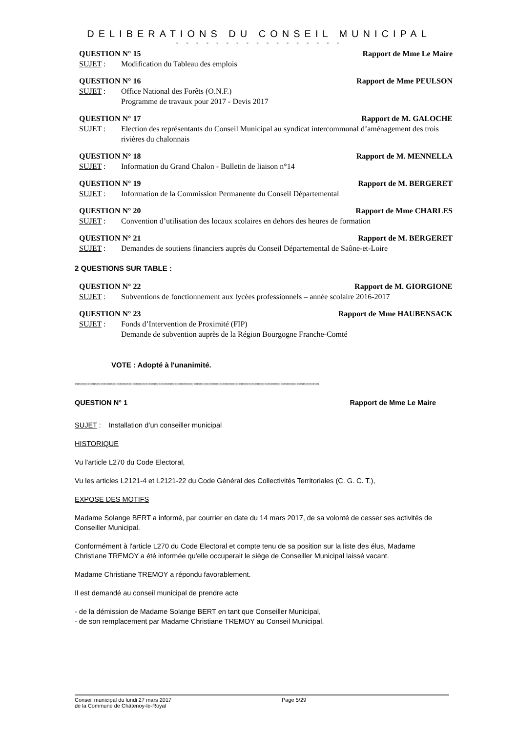DELIBERATIONS DU CONSEIL MUNICIPAL
- - - - - - - - - - - - - - - - -
QUESTION N° 15 Rapport de Mme Le Maire
SUJET : Modification du Tableau des emplois
QUESTION N° 16 Rapport de Mme PEULSON
SUJET : Office National des Forêts (O.N.F.)
Programme de travaux pour 2017 - Devis 2017
QUESTION N° 17 Rapport de M. GALOCHE
SUJET : Election des représentants du Conseil Municipal au syndicat intercommunal d’aménagement des trois rivières du chalonnais
QUESTION N° 18 Rapport de M. MENNELLA
SUJET : Information du Grand Chalon - Bulletin de liaison n°14
QUESTION N° 19 Rapport de M. BERGERET
SUJET : Information de la Commission Permanente du Conseil Départemental
QUESTION N° 20 Rapport de Mme CHARLES
SUJET : Convention d’utilisation des locaux scolaires en dehors des heures de formation
QUESTION N° 21 Rapport de M. BERGERET
SUJET : Demandes de soutiens financiers auprès du Conseil Départemental de Saône-et-Loire
2 QUESTIONS SUR TABLE :
QUESTION N° 22 Rapport de M. GIORGIONE
SUJET : Subventions de fonctionnement aux lycées professionnels – année scolaire 2016-2017
QUESTION N° 23 Rapport de Mme HAUBENSACK
SUJET : Fonds d’Intervention de Proximité (FIP)
Demande de subvention auprès de la Région Bourgogne Franche-Comté
VOTE : Adopté à l'unanimité.
≈≈≈≈≈≈≈≈≈≈≈≈≈≈≈≈≈≈≈≈≈≈≈≈≈≈≈≈≈≈≈≈≈≈≈≈≈≈≈≈≈≈≈≈≈≈≈≈≈≈≈≈≈≈≈≈≈≈≈≈≈≈≈≈≈≈≈≈≈≈≈≈≈≈≈≈
QUESTION N° 1 Rapport de Mme Le Maire
SUJET : Installation d’un conseiller municipal
HISTORIQUE
Vu l'article L270 du Code Electoral,
Vu les articles L2121-4 et L2121-22 du Code Général des Collectivités Territoriales (C. G. C. T.),
EXPOSE DES MOTIFS
Madame Solange BERT a informé, par courrier en date du 14 mars 2017, de sa volonté de cesser ses activités de Conseiller Municipal.
Conformément à l'article L270 du Code Electoral et compte tenu de sa position sur la liste des élus, Madame Christiane TREMOY a été informée qu'elle occuperait le siège de Conseiller Municipal laissé vacant.
Madame Christiane TREMOY a répondu favorablement.
Il est demandé au conseil municipal de prendre acte
- de la démission de Madame Solange BERT en tant que Conseiller Municipal,
- de son remplacement par Madame Christiane TREMOY au Conseil Municipal.
Conseil municipal du lundi 27 mars 2017
de la Commune de Châtenoy-le-Royal Page 5/29